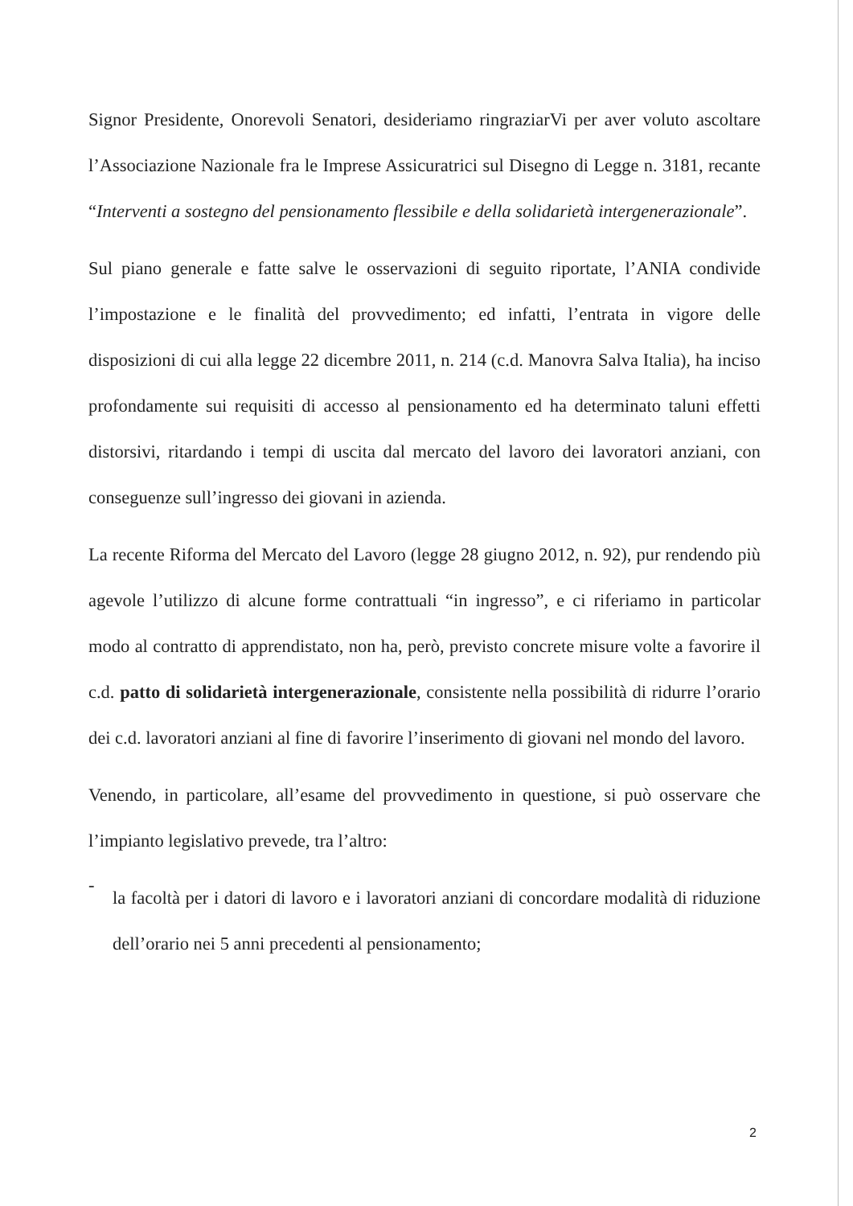Signor Presidente, Onorevoli Senatori, desideriamo ringraziarVi per aver voluto ascoltare l’Associazione Nazionale fra le Imprese Assicuratrici sul Disegno di Legge n. 3181, recante “Interventi a sostegno del pensionamento flessibile e della solidarietà intergenerazionale”.
Sul piano generale e fatte salve le osservazioni di seguito riportate, l’ANIA condivide l’impostazione e le finalità del provvedimento; ed infatti, l’entrata in vigore delle disposizioni di cui alla legge 22 dicembre 2011, n. 214 (c.d. Manovra Salva Italia), ha inciso profondamente sui requisiti di accesso al pensionamento ed ha determinato taluni effetti distorsivi, ritardando i tempi di uscita dal mercato del lavoro dei lavoratori anziani, con conseguenze sull’ingresso dei giovani in azienda.
La recente Riforma del Mercato del Lavoro (legge 28 giugno 2012, n. 92), pur rendendo più agevole l’utilizzo di alcune forme contrattuali “in ingresso”, e ci riferiamo in particolar modo al contratto di apprendistato, non ha, però, previsto concrete misure volte a favorire il c.d. patto di solidarietà intergenerazionale, consistente nella possibilità di ridurre l’orario dei c.d. lavoratori anziani al fine di favorire l’inserimento di giovani nel mondo del lavoro.
Venendo, in particolare, all’esame del provvedimento in questione, si può osservare che l’impianto legislativo prevede, tra l’altro:
-
la facoltà per i datori di lavoro e i lavoratori anziani di concordare modalità di riduzione dell’orario nei 5 anni precedenti al pensionamento;
2